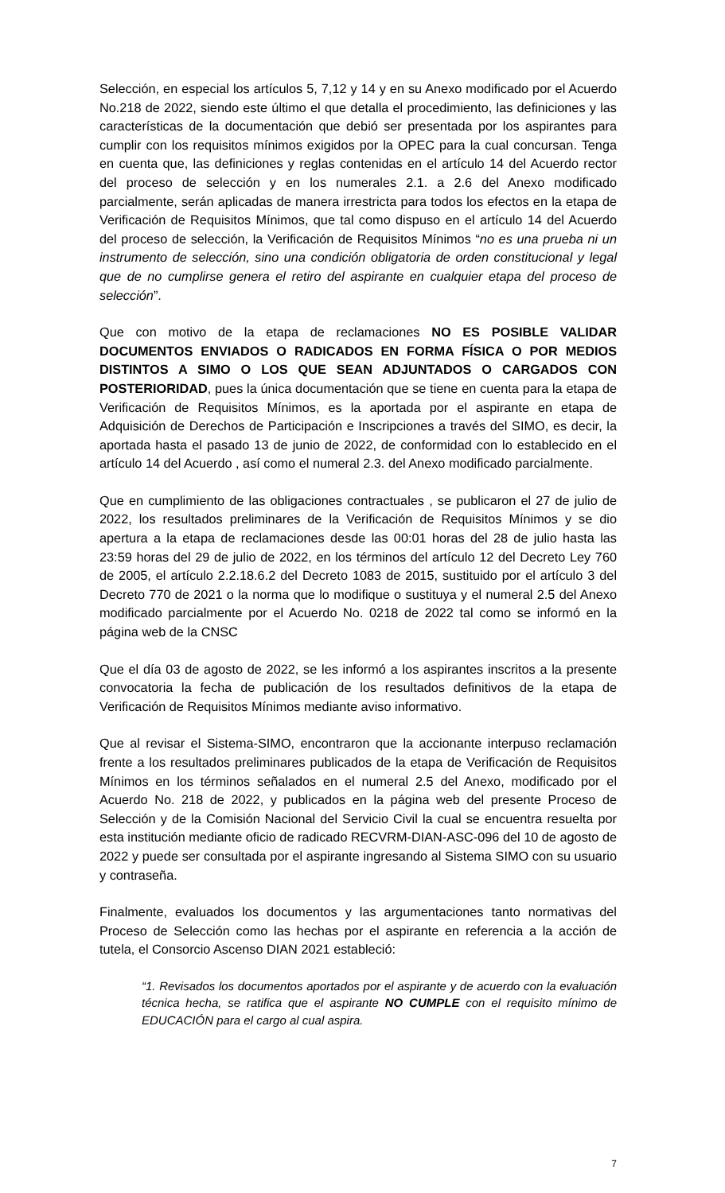Selección, en especial los artículos 5, 7,12 y 14 y en su Anexo modificado por el Acuerdo No.218 de 2022, siendo este último el que detalla el procedimiento, las definiciones y las características de la documentación que debió ser presentada por los aspirantes para cumplir con los requisitos mínimos exigidos por la OPEC para la cual concursan. Tenga en cuenta que, las definiciones y reglas contenidas en el artículo 14 del Acuerdo rector del proceso de selección y en los numerales 2.1. a 2.6 del Anexo modificado parcialmente, serán aplicadas de manera irrestricta para todos los efectos en la etapa de Verificación de Requisitos Mínimos, que tal como dispuso en el artículo 14 del Acuerdo del proceso de selección, la Verificación de Requisitos Mínimos “no es una prueba ni un instrumento de selección, sino una condición obligatoria de orden constitucional y legal que de no cumplirse genera el retiro del aspirante en cualquier etapa del proceso de selección”.
Que con motivo de la etapa de reclamaciones NO ES POSIBLE VALIDAR DOCUMENTOS ENVIADOS O RADICADOS EN FORMA FÍSICA O POR MEDIOS DISTINTOS A SIMO O LOS QUE SEAN ADJUNTADOS O CARGADOS CON POSTERIORIDAD, pues la única documentación que se tiene en cuenta para la etapa de Verificación de Requisitos Mínimos, es la aportada por el aspirante en etapa de Adquisición de Derechos de Participación e Inscripciones a través del SIMO, es decir, la aportada hasta el pasado 13 de junio de 2022, de conformidad con lo establecido en el artículo 14 del Acuerdo , así como el numeral 2.3. del Anexo modificado parcialmente.
Que en cumplimiento de las obligaciones contractuales , se publicaron el 27 de julio de 2022, los resultados preliminares de la Verificación de Requisitos Mínimos y se dio apertura a la etapa de reclamaciones desde las 00:01 horas del 28 de julio hasta las 23:59 horas del 29 de julio de 2022, en los términos del artículo 12 del Decreto Ley 760 de 2005, el artículo 2.2.18.6.2 del Decreto 1083 de 2015, sustituido por el artículo 3 del Decreto 770 de 2021 o la norma que lo modifique o sustituya y el numeral 2.5 del Anexo modificado parcialmente por el Acuerdo No. 0218 de 2022 tal como se informó en la página web de la CNSC
Que el día 03 de agosto de 2022, se les informó a los aspirantes inscritos a la presente convocatoria la fecha de publicación de los resultados definitivos de la etapa de Verificación de Requisitos Mínimos mediante aviso informativo.
Que al revisar el Sistema-SIMO, encontraron que la accionante interpuso reclamación frente a los resultados preliminares publicados de la etapa de Verificación de Requisitos Mínimos en los términos señalados en el numeral 2.5 del Anexo, modificado por el Acuerdo No. 218 de 2022, y publicados en la página web del presente Proceso de Selección y de la Comisión Nacional del Servicio Civil la cual se encuentra resuelta por esta institución mediante oficio de radicado RECVRM-DIAN-ASC-096 del 10 de agosto de 2022 y puede ser consultada por el aspirante ingresando al Sistema SIMO con su usuario y contraseña.
Finalmente, evaluados los documentos y las argumentaciones tanto normativas del Proceso de Selección como las hechas por el aspirante en referencia a la acción de tutela, el Consorcio Ascenso DIAN 2021 estableció:
“1. Revisados los documentos aportados por el aspirante y de acuerdo con la evaluación técnica hecha, se ratifica que el aspirante NO CUMPLE con el requisito mínimo de EDUCACIÓN para el cargo al cual aspira.
7